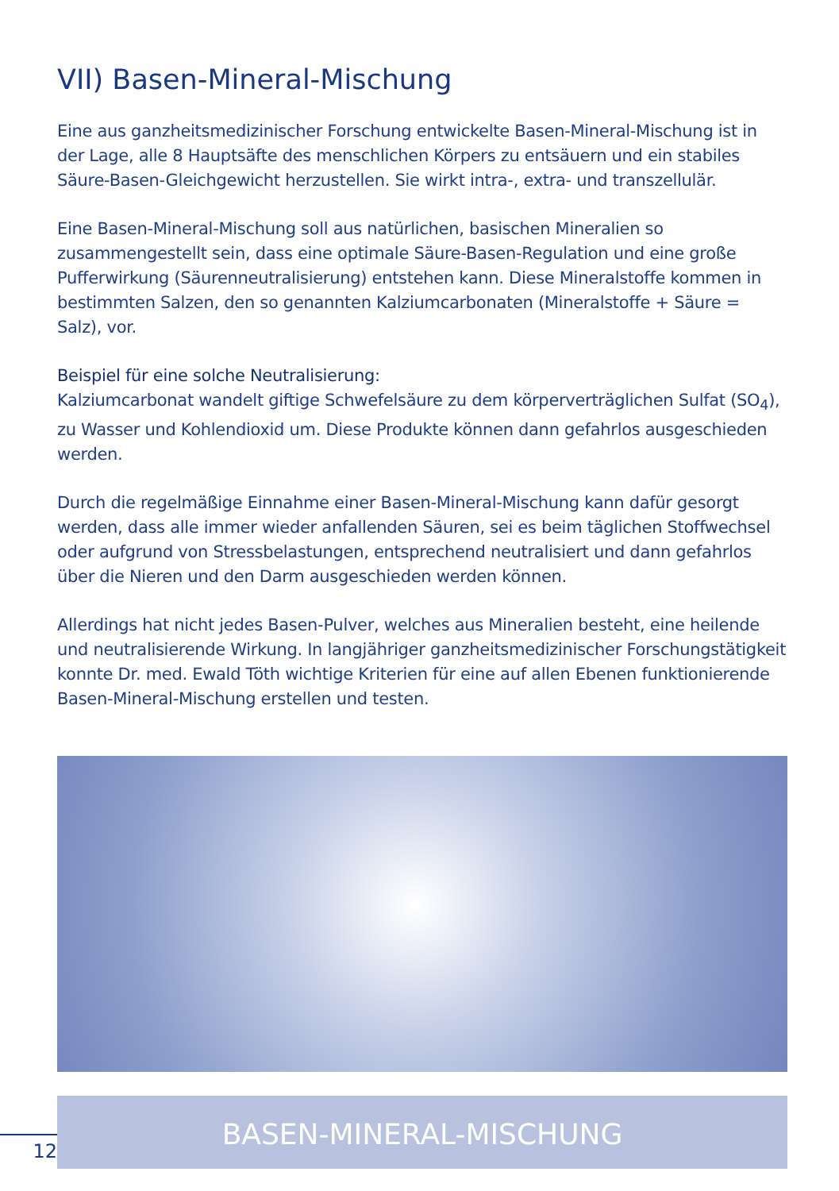VII) Basen-Mineral-Mischung
Eine aus ganzheitsmedizinischer Forschung entwickelte Basen-Mineral-Mischung ist in der Lage, alle 8 Hauptsäfte des menschlichen Körpers zu entsäuern und ein stabiles Säure-Basen-Gleichgewicht herzustellen. Sie wirkt intra-, extra- und transzellulär.
Eine Basen-Mineral-Mischung soll aus natürlichen, basischen Mineralien so zusammengestellt sein, dass eine optimale Säure-Basen-Regulation und eine große Pufferwirkung (Säurenneutralisierung) entstehen kann. Diese Mineralstoffe kommen in bestimmten Salzen, den so genannten Kalziumcarbonaten (Mineralstoffe + Säure = Salz), vor.
Beispiel für eine solche Neutralisierung:
Kalziumcarbonat wandelt giftige Schwefelsäure zu dem körperverträglichen Sulfat (SO<sub>4</sub>), zu Wasser und Kohlendioxid um. Diese Produkte können dann gefahrlos ausgeschieden werden.
Durch die regelmäßige Einnahme einer Basen-Mineral-Mischung kann dafür gesorgt werden, dass alle immer wieder anfallenden Säuren, sei es beim täglichen Stoffwechsel oder aufgrund von Stressbelastungen, entsprechend neutralisiert und dann gefahrlos über die Nieren und den Darm ausgeschieden werden können.
Allerdings hat nicht jedes Basen-Pulver, welches aus Mineralien besteht, eine heilende und neutralisierende Wirkung. In langjähriger ganzheitsmedizinischer Forschungstätigkeit konnte Dr. med. Ewald Töth wichtige Kriterien für eine auf allen Ebenen funktionierende Basen-Mineral-Mischung erstellen und testen.
BASEN-MINERAL-MISCHUNG
12